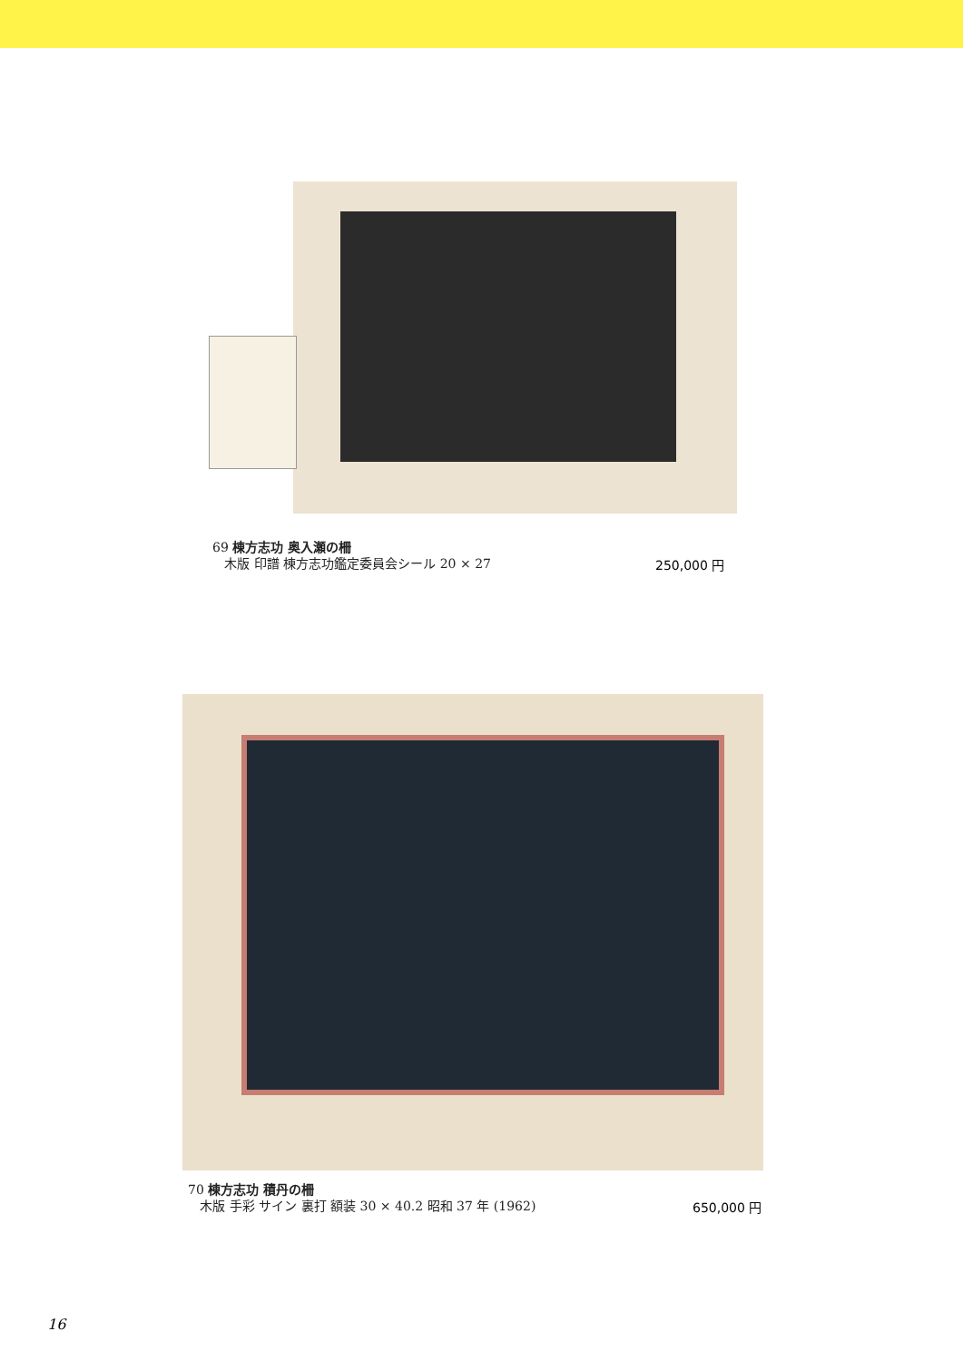69 棟方志功 奥入瀬の柵
木版 印譜 棟方志功鑑定委員会シール 20 × 27
250,000 円
70 棟方志功 積丹の柵
木版 手彩 サイン 裏打 額装 30 × 40.2 昭和 37 年 (1962)
650,000 円
16